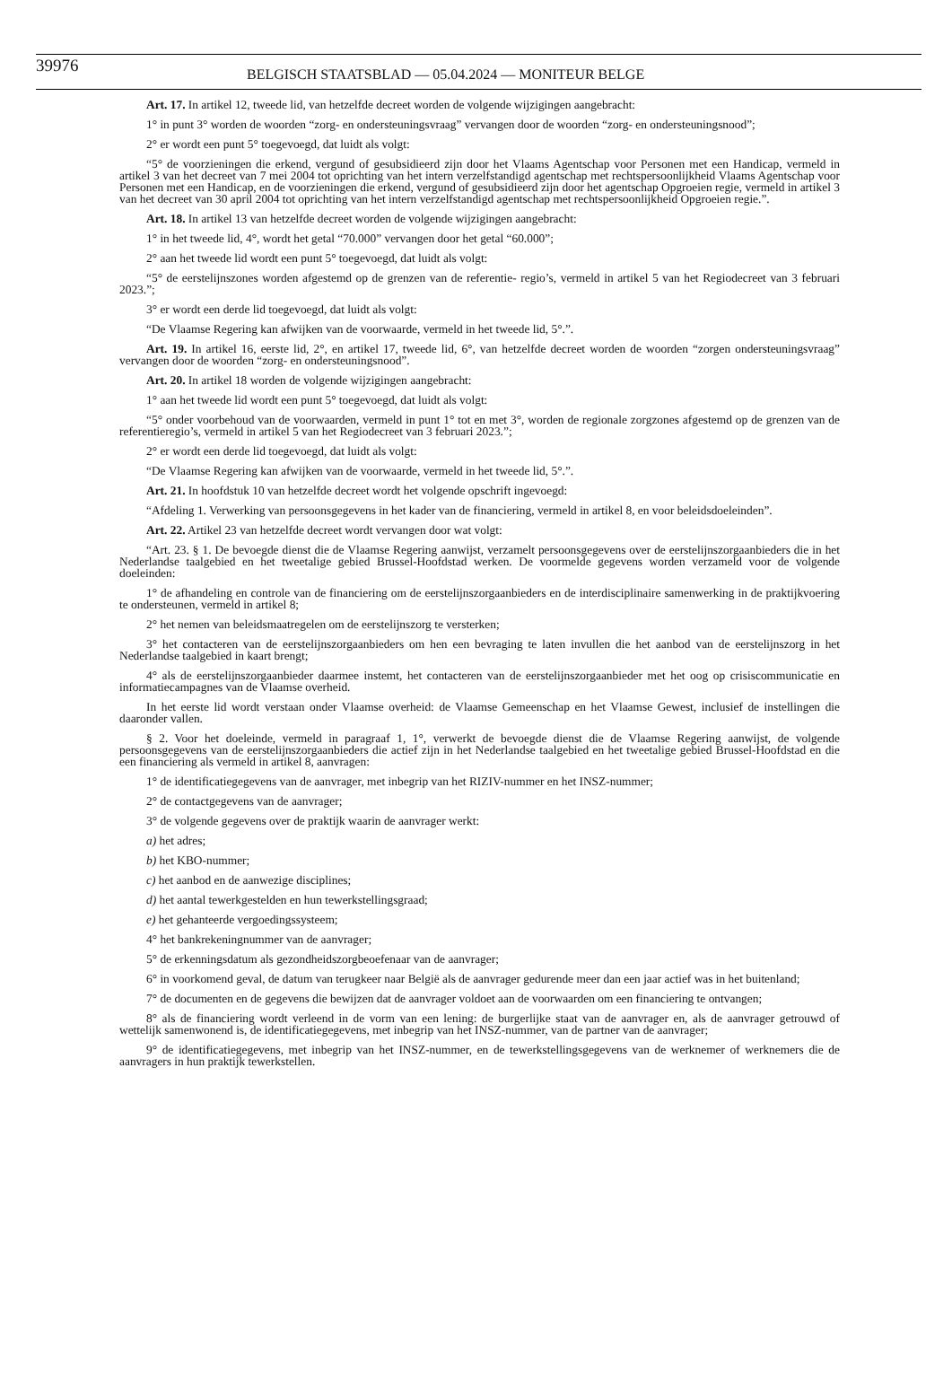39976 BELGISCH STAATSBLAD — 05.04.2024 — MONITEUR BELGE
Art. 17. In artikel 12, tweede lid, van hetzelfde decreet worden de volgende wijzigingen aangebracht:
1° in punt 3° worden de woorden “zorg- en ondersteuningsvraag” vervangen door de woorden “zorg- en ondersteuningsnood”;
2° er wordt een punt 5° toegevoegd, dat luidt als volgt:
“5° de voorzieningen die erkend, vergund of gesubsidieerd zijn door het Vlaams Agentschap voor Personen met een Handicap, vermeld in artikel 3 van het decreet van 7 mei 2004 tot oprichting van het intern verzelfstandigd agentschap met rechtspersoonlijkheid Vlaams Agentschap voor Personen met een Handicap, en de voorzieningen die erkend, vergund of gesubsidieerd zijn door het agentschap Opgroeien regie, vermeld in artikel 3 van het decreet van 30 april 2004 tot oprichting van het intern verzelfstandigd agentschap met rechtspersoonlijkheid Opgroeien regie.”.
Art. 18. In artikel 13 van hetzelfde decreet worden de volgende wijzigingen aangebracht:
1° in het tweede lid, 4°, wordt het getal “70.000” vervangen door het getal “60.000”;
2° aan het tweede lid wordt een punt 5° toegevoegd, dat luidt als volgt:
“5° de eerstelijnszones worden afgestemd op de grenzen van de referentie- regio’s, vermeld in artikel 5 van het Regiodecreet van 3 februari 2023.”;
3° er wordt een derde lid toegevoegd, dat luidt als volgt:
“De Vlaamse Regering kan afwijken van de voorwaarde, vermeld in het tweede lid, 5°.”.
Art. 19. In artikel 16, eerste lid, 2°, en artikel 17, tweede lid, 6°, van hetzelfde decreet worden de woorden “zorgen ondersteuningsvraag” vervangen door de woorden “zorg- en ondersteuningsnood”.
Art. 20. In artikel 18 worden de volgende wijzigingen aangebracht:
1° aan het tweede lid wordt een punt 5° toegevoegd, dat luidt als volgt:
“5° onder voorbehoud van de voorwaarden, vermeld in punt 1° tot en met 3°, worden de regionale zorgzones afgestemd op de grenzen van de referentieregio’s, vermeld in artikel 5 van het Regiodecreet van 3 februari 2023.”;
2° er wordt een derde lid toegevoegd, dat luidt als volgt:
“De Vlaamse Regering kan afwijken van de voorwaarde, vermeld in het tweede lid, 5°.”.
Art. 21. In hoofdstuk 10 van hetzelfde decreet wordt het volgende opschrift ingevoegd:
“Afdeling 1. Verwerking van persoonsgegevens in het kader van de financiering, vermeld in artikel 8, en voor beleidsdoeleinden”.
Art. 22. Artikel 23 van hetzelfde decreet wordt vervangen door wat volgt:
“Art. 23. § 1. De bevoegde dienst die de Vlaamse Regering aanwijst, verzamelt persoonsgegevens over de eerstelijnszorgaanbieders die in het Nederlandse taalgebied en het tweetalige gebied Brussel-Hoofdstad werken. De voormelde gegevens worden verzameld voor de volgende doeleinden:
1° de afhandeling en controle van de financiering om de eerstelijnszorgaanbieders en de interdisciplinaire samenwerking in de praktijkvoering te ondersteunen, vermeld in artikel 8;
2° het nemen van beleidsmaatregelen om de eerstelijnszorg te versterken;
3° het contacteren van de eerstelijnszorgaanbieders om hen een bevraging te laten invullen die het aanbod van de eerstelijnszorg in het Nederlandse taalgebied in kaart brengt;
4° als de eerstelijnszorgaanbieder daarmee instemt, het contacteren van de eerstelijnszorgaanbieder met het oog op crisiscommunicatie en informatiecampagnes van de Vlaamse overheid.
In het eerste lid wordt verstaan onder Vlaamse overheid: de Vlaamse Gemeenschap en het Vlaamse Gewest, inclusief de instellingen die daaronder vallen.
§ 2. Voor het doeleinde, vermeld in paragraaf 1, 1°, verwerkt de bevoegde dienst die de Vlaamse Regering aanwijst, de volgende persoonsgegevens van de eerstelijnszorgaanbieders die actief zijn in het Nederlandse taalgebied en het tweetalige gebied Brussel-Hoofdstad en die een financiering als vermeld in artikel 8, aanvragen:
1° de identificatiegegevens van de aanvrager, met inbegrip van het RIZIV-nummer en het INSZ-nummer;
2° de contactgegevens van de aanvrager;
3° de volgende gegevens over de praktijk waarin de aanvrager werkt:
a) het adres;
b) het KBO-nummer;
c) het aanbod en de aanwezige disciplines;
d) het aantal tewerkgestelden en hun tewerkstellingsgraad;
e) het gehanteerde vergoedingssysteem;
4° het bankrekeningnummer van de aanvrager;
5° de erkenningsdatum als gezondheidszorgbeoefenaar van de aanvrager;
6° in voorkomend geval, de datum van terugkeer naar België als de aanvrager gedurende meer dan een jaar actief was in het buitenland;
7° de documenten en de gegevens die bewijzen dat de aanvrager voldoet aan de voorwaarden om een financiering te ontvangen;
8° als de financiering wordt verleend in de vorm van een lening: de burgerlijke staat van de aanvrager en, als de aanvrager getrouwd of wettelijk samenwonend is, de identificatiegegevens, met inbegrip van het INSZ-nummer, van de partner van de aanvrager;
9° de identificatiegegevens, met inbegrip van het INSZ-nummer, en de tewerkstellingsgegevens van de werknemer of werknemers die de aanvragers in hun praktijk tewerkstellen.